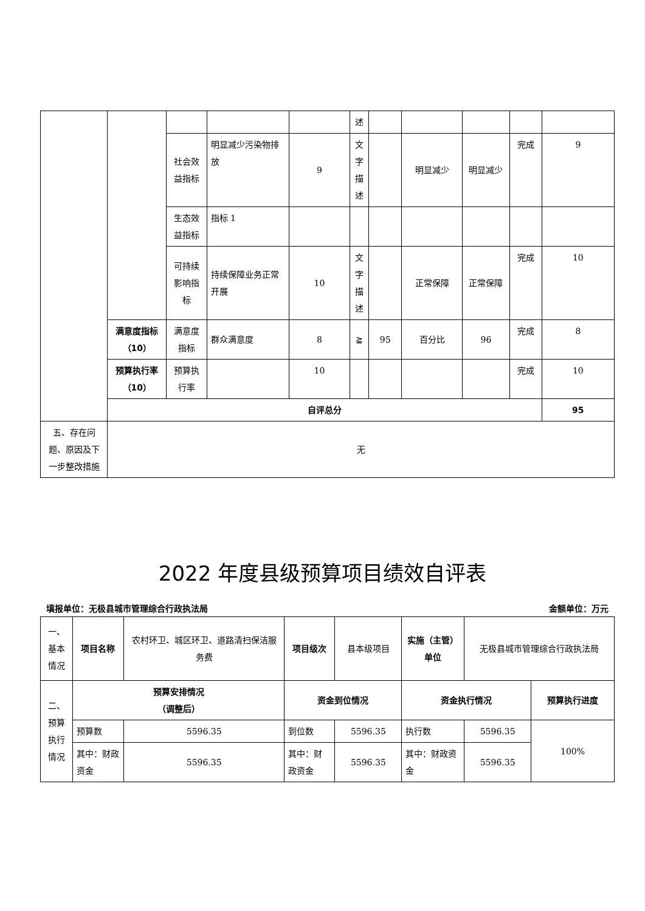| | | | | | 述 | | | | | |
| | | 社会效益指标 | 明显减少污染物排放 | 9 | 文字描述 | | 明显减少 | 明显减少 | 完成 | 9 |
| | | 生态效益指标 | 指标 1 | | | | | | | |
| | | 可持续影响指标 | 持续保障业务正常开展 | 10 | 文字描述 | | 正常保障 | 正常保障 | 完成 | 10 |
| | 满意度指标 （10） | 满意度指标 | 群众满意度 | 8 | ≧ | 95 | 百分比 | 96 | 完成 | 8 |
| | 预算执行率 （10） | 预算执行率 | | 10 | | | | | 完成 | 10 |
| | 自评总分 | | | | | | | | | 95 |
| 五、存在问题、原因及下一步整改措施 | 无 | | | | | | | | | |
2022 年度县级预算项目绩效自评表
填报单位：无极县城市管理综合行政执法局 金额单位：万元
| 一、基本情况 | 项目名称 | 农村环卫、城区环卫、道路清扫保洁服务费 | 项目级次 | 县本级项目 | 实施（主管）单位 | 无极县城市管理综合行政执法局 | |
| 二、预算执行情况 | 预算安排情况 （调整后） | | 资金到位情况 | | 资金执行情况 | | 预算执行进度 |
| | 预算数 | 5596.35 | 到位数 | 5596.35 | 执行数 | 5596.35 | 100% |
| | 其中：财政资金 | 5596.35 | 其中：财政资金 | 5596.35 | 其中：财政资金 | 5596.35 | |